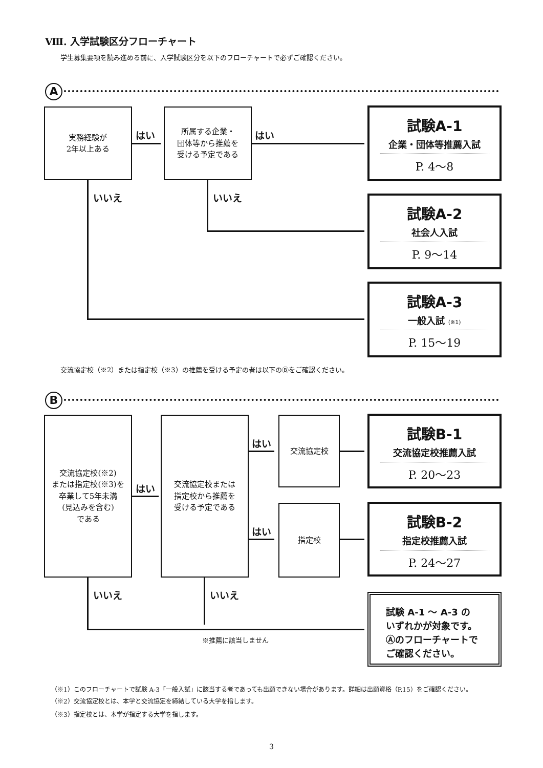Ⅷ. 入学試験区分フローチャート
学生募集要項を読み進める前に、入学試験区分を以下のフローチャートで必ずご確認ください。
A
実務経験が
2年以上ある
所属する企業・
団体等から推薦を
受ける予定である
はい はい
試験A-1
企業・団体等推薦入試
P. 4〜8
いいえ いいえ
試験A-2
社会人入試
P. 9〜14
試験A-3
一般入試 (※1)
P. 15〜19
交流協定校（※2）または指定校（※3）の推薦を受ける予定の者は以下のⒷをご確認ください。
B
交流協定校(※2)
または指定校(※3)を
卒業して5年未満
(見込みを含む)
である
はい
交流協定校または
指定校から推薦を
受ける予定である
はい
はい
交流協定校
指定校
試験B-1
交流協定校推薦入試
P. 20〜23
試験B-2
指定校推薦入試
P. 24〜27
いいえ いいえ
※推薦に該当しません
試験 A-1 〜 A-3 の
いずれかが対象です。
Ⓐのフローチャートで
ご確認ください。
（※1）このフローチャートで試験 A-3「一般入試」に該当する者であっても出願できない場合があります。詳細は出願資格（P.15）をご確認ください。
（※2）交流協定校とは、本学と交流協定を締結している大学を指します。
（※3）指定校とは、本学が指定する大学を指します。
3